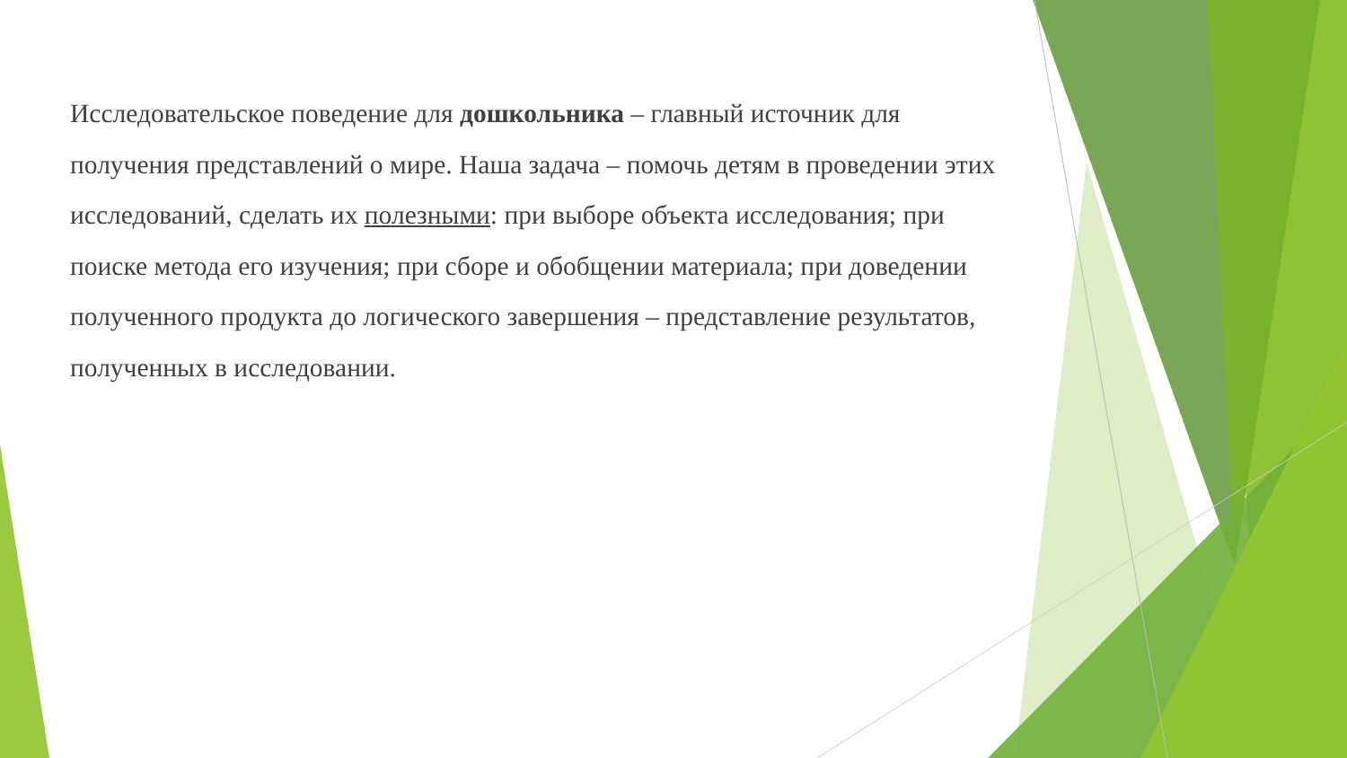Исследовательское поведение для дошкольника – главный источник для получения представлений о мире. Наша задача – помочь детям в проведении этих исследований, сделать их полезными: при выборе объекта исследования; при поиске метода его изучения; при сборе и обобщении материала; при доведении полученного продукта до логического завершения – представление результатов, полученных в исследовании.